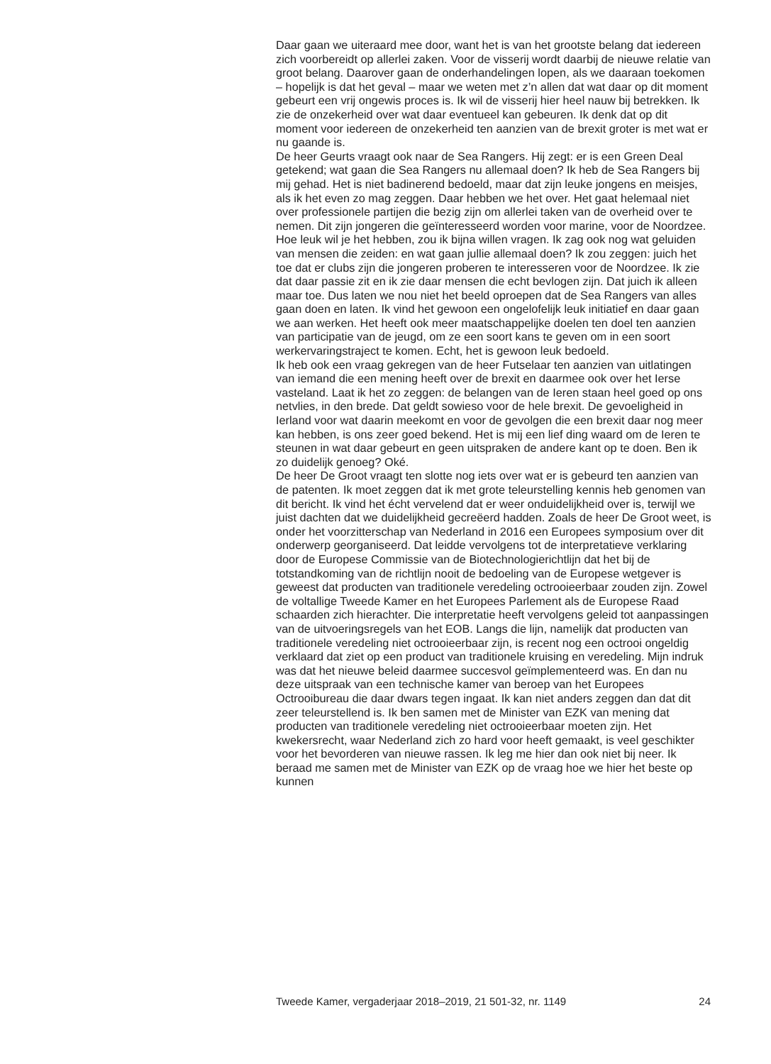Daar gaan we uiteraard mee door, want het is van het grootste belang dat iedereen zich voorbereidt op allerlei zaken. Voor de visserij wordt daarbij de nieuwe relatie van groot belang. Daarover gaan de onderhandelingen lopen, als we daaraan toekomen – hopelijk is dat het geval – maar we weten met z’n allen dat wat daar op dit moment gebeurt een vrij ongewis proces is. Ik wil de visserij hier heel nauw bij betrekken. Ik zie de onzekerheid over wat daar eventueel kan gebeuren. Ik denk dat op dit moment voor iedereen de onzekerheid ten aanzien van de brexit groter is met wat er nu gaande is.
De heer Geurts vraagt ook naar de Sea Rangers. Hij zegt: er is een Green Deal getekend; wat gaan die Sea Rangers nu allemaal doen? Ik heb de Sea Rangers bij mij gehad. Het is niet badinerend bedoeld, maar dat zijn leuke jongens en meisjes, als ik het even zo mag zeggen. Daar hebben we het over. Het gaat helemaal niet over professionele partijen die bezig zijn om allerlei taken van de overheid over te nemen. Dit zijn jongeren die geïnteresseerd worden voor marine, voor de Noordzee. Hoe leuk wil je het hebben, zou ik bijna willen vragen. Ik zag ook nog wat geluiden van mensen die zeiden: en wat gaan jullie allemaal doen? Ik zou zeggen: juich het toe dat er clubs zijn die jongeren proberen te interesseren voor de Noordzee. Ik zie dat daar passie zit en ik zie daar mensen die echt bevlogen zijn. Dat juich ik alleen maar toe. Dus laten we nou niet het beeld oproepen dat de Sea Rangers van alles gaan doen en laten. Ik vind het gewoon een ongelofelijk leuk initiatief en daar gaan we aan werken. Het heeft ook meer maatschappelijke doelen ten doel ten aanzien van participatie van de jeugd, om ze een soort kans te geven om in een soort werkervaringstraject te komen. Echt, het is gewoon leuk bedoeld.
Ik heb ook een vraag gekregen van de heer Futselaar ten aanzien van uitlatingen van iemand die een mening heeft over de brexit en daarmee ook over het Ierse vasteland. Laat ik het zo zeggen: de belangen van de Ieren staan heel goed op ons netvlies, in den brede. Dat geldt sowieso voor de hele brexit. De gevoeligheid in Ierland voor wat daarin meekomt en voor de gevolgen die een brexit daar nog meer kan hebben, is ons zeer goed bekend. Het is mij een lief ding waard om de Ieren te steunen in wat daar gebeurt en geen uitspraken de andere kant op te doen. Ben ik zo duidelijk genoeg? Oké.
De heer De Groot vraagt ten slotte nog iets over wat er is gebeurd ten aanzien van de patenten. Ik moet zeggen dat ik met grote teleurstelling kennis heb genomen van dit bericht. Ik vind het écht vervelend dat er weer onduidelijkheid over is, terwijl we juist dachten dat we duidelijkheid gecreëerd hadden. Zoals de heer De Groot weet, is onder het voorzitter­schap van Nederland in 2016 een Europees symposium over dit onderwerp georganiseerd. Dat leidde vervolgens tot de interpretatieve verklaring door de Europese Commissie van de Biotechnologierichtlijn dat het bij de totstandkoming van de richtlijn nooit de bedoeling van de Europese wetgever is geweest dat producten van traditionele veredeling octrooieerbaar zouden zijn. Zowel de voltallige Tweede Kamer en het Europees Parlement als de Europese Raad schaarden zich hierachter. Die interpretatie heeft vervolgens geleid tot aanpassingen van de uitvoerings­regels van het EOB. Langs die lijn, namelijk dat producten van traditionele veredeling niet octrooieerbaar zijn, is recent nog een octrooi ongeldig verklaard dat ziet op een product van traditionele kruising en veredeling. Mijn indruk was dat het nieuwe beleid daarmee succesvol geïmplemen­teerd was. En dan nu deze uitspraak van een technische kamer van beroep van het Europees Octrooibureau die daar dwars tegen ingaat. Ik kan niet anders zeggen dan dat dit zeer teleurstellend is. Ik ben samen met de Minister van EZK van mening dat producten van traditionele veredeling niet octrooieerbaar moeten zijn. Het kwekersrecht, waar Nederland zich zo hard voor heeft gemaakt, is veel geschikter voor het bevorderen van nieuwe rassen. Ik leg me hier dan ook niet bij neer. Ik beraad me samen met de Minister van EZK op de vraag hoe we hier het beste op kunnen
Tweede Kamer, vergaderjaar 2018–2019, 21 501-32, nr. 1149 24